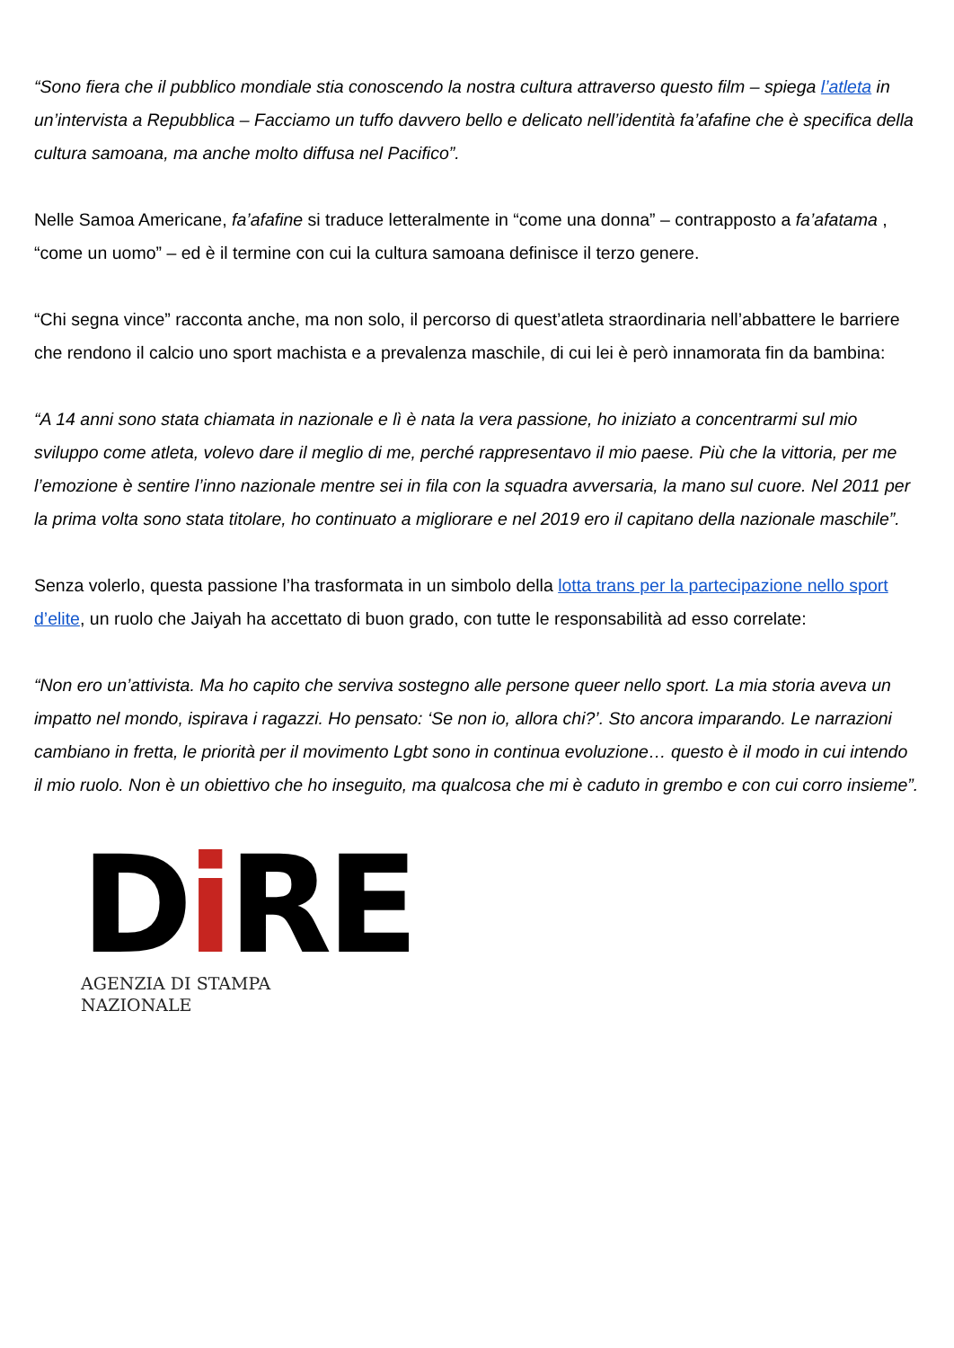“Sono fiera che il pubblico mondiale stia conoscendo la nostra cultura attraverso questo film – spiega l’atleta in un’intervista a Repubblica – Facciamo un tuffo davvero bello e delicato nell’identità fa’afafine che è specifica della cultura samoana, ma anche molto diffusa nel Pacifico”.
Nelle Samoa Americane, fa’afafine si traduce letteralmente in “come una donna” – contrapposto a fa’afatama , “come un uomo” – ed è il termine con cui la cultura samoana definisce il terzo genere.
“Chi segna vince” racconta anche, ma non solo, il percorso di quest’atleta straordinaria nell’abbattere le barriere che rendono il calcio uno sport machista e a prevalenza maschile, di cui lei è però innamorata fin da bambina:
“A 14 anni sono stata chiamata in nazionale e lì è nata la vera passione, ho iniziato a concentrarmi sul mio sviluppo come atleta, volevo dare il meglio di me, perché rappresentavo il mio paese. Più che la vittoria, per me l’emozione è sentire l’inno nazionale mentre sei in fila con la squadra avversaria, la mano sul cuore. Nel 2011 per la prima volta sono stata titolare, ho continuato a migliorare e nel 2019 ero il capitano della nazionale maschile”.
Senza volerlo, questa passione l’ha trasformata in un simbolo della lotta trans per la partecipazione nello sport d’elite, un ruolo che Jaiyah ha accettato di buon grado, con tutte le responsabilità ad esso correlate:
“Non ero un’attivista. Ma ho capito che serviva sostegno alle persone queer nello sport. La mia storia aveva un impatto nel mondo, ispirava i ragazzi. Ho pensato: ‘Se non io, allora chi?’. Sto ancora imparando. Le narrazioni cambiano in fretta, le priorità per il movimento Lgbt sono in continua evoluzione… questo è il modo in cui intendo il mio ruolo. Non è un obiettivo che ho inseguito, ma qualcosa che mi è caduto in grembo e con cui corro insieme”.
Di RE
AGENZIA DI STAMPA NAZIONALE